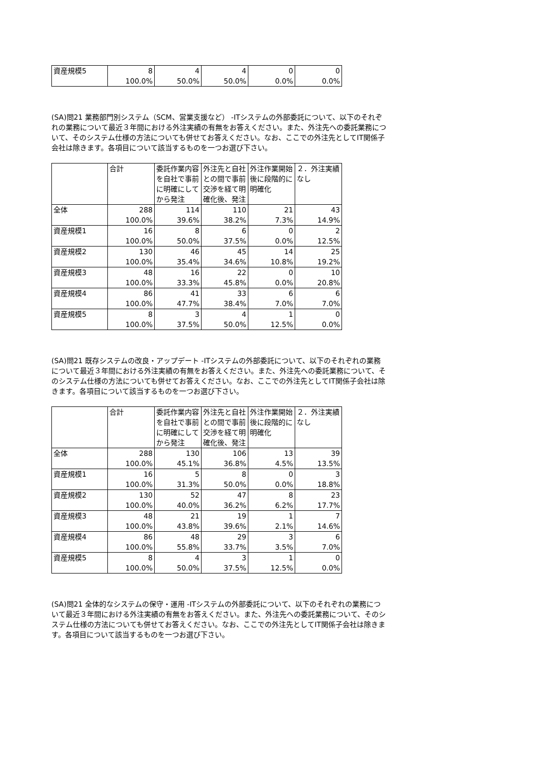| 資産規模5 | 8 | 4 | 4 | 0 | 0 |
| | 100.0% | 50.0% | 50.0% | 0.0% | 0.0% |
(SA)問21 業務部門別システム（SCM、営業支援など） -ITシステムの外部委託について、以下のそれぞれの業務について最近３年間における外注実績の有無をお答えください。また、外注先への委託業務について、そのシステム仕様の方法についても併せてお答えください。なお、ここでの外注先としてIT関係子会社は除きます。各項目について該当するものを一つお選び下さい。
| | 合計 | 委託作業内容を自社で事前に明確にしてから発注 | 外注先と自社との間で事前交渉を経て明確化後、発注 | 外注作業開始後に段階的に明確化 | ２．外注実績なし |
| --- | --- | --- | --- | --- | --- |
| 全体 | 288 | 114 | 110 | 21 | 43 |
| | 100.0% | 39.6% | 38.2% | 7.3% | 14.9% |
| 資産規模1 | 16 | 8 | 6 | 0 | 2 |
| | 100.0% | 50.0% | 37.5% | 0.0% | 12.5% |
| 資産規模2 | 130 | 46 | 45 | 14 | 25 |
| | 100.0% | 35.4% | 34.6% | 10.8% | 19.2% |
| 資産規模3 | 48 | 16 | 22 | 0 | 10 |
| | 100.0% | 33.3% | 45.8% | 0.0% | 20.8% |
| 資産規模4 | 86 | 41 | 33 | 6 | 6 |
| | 100.0% | 47.7% | 38.4% | 7.0% | 7.0% |
| 資産規模5 | 8 | 3 | 4 | 1 | 0 |
| | 100.0% | 37.5% | 50.0% | 12.5% | 0.0% |
(SA)問21 既存システムの改良・アップデート -ITシステムの外部委託について、以下のそれぞれの業務について最近３年間における外注実績の有無をお答えください。また、外注先への委託業務について、そのシステム仕様の方法についても併せてお答えください。なお、ここでの外注先としてIT関係子会社は除きます。各項目について該当するものを一つお選び下さい。
| | 合計 | 委託作業内容を自社で事前に明確にしてから発注 | 外注先と自社との間で事前交渉を経て明確化後、発注 | 外注作業開始後に段階的に明確化 | ２．外注実績なし |
| --- | --- | --- | --- | --- | --- |
| 全体 | 288 | 130 | 106 | 13 | 39 |
| | 100.0% | 45.1% | 36.8% | 4.5% | 13.5% |
| 資産規模1 | 16 | 5 | 8 | 0 | 3 |
| | 100.0% | 31.3% | 50.0% | 0.0% | 18.8% |
| 資産規模2 | 130 | 52 | 47 | 8 | 23 |
| | 100.0% | 40.0% | 36.2% | 6.2% | 17.7% |
| 資産規模3 | 48 | 21 | 19 | 1 | 7 |
| | 100.0% | 43.8% | 39.6% | 2.1% | 14.6% |
| 資産規模4 | 86 | 48 | 29 | 3 | 6 |
| | 100.0% | 55.8% | 33.7% | 3.5% | 7.0% |
| 資産規模5 | 8 | 4 | 3 | 1 | 0 |
| | 100.0% | 50.0% | 37.5% | 12.5% | 0.0% |
(SA)問21 全体的なシステムの保守・運用 -ITシステムの外部委託について、以下のそれぞれの業務について最近３年間における外注実績の有無をお答えください。また、外注先への委託業務について、そのシステム仕様の方法についても併せてお答えください。なお、ここでの外注先としてIT関係子会社は除きます。各項目について該当するものを一つお選び下さい。